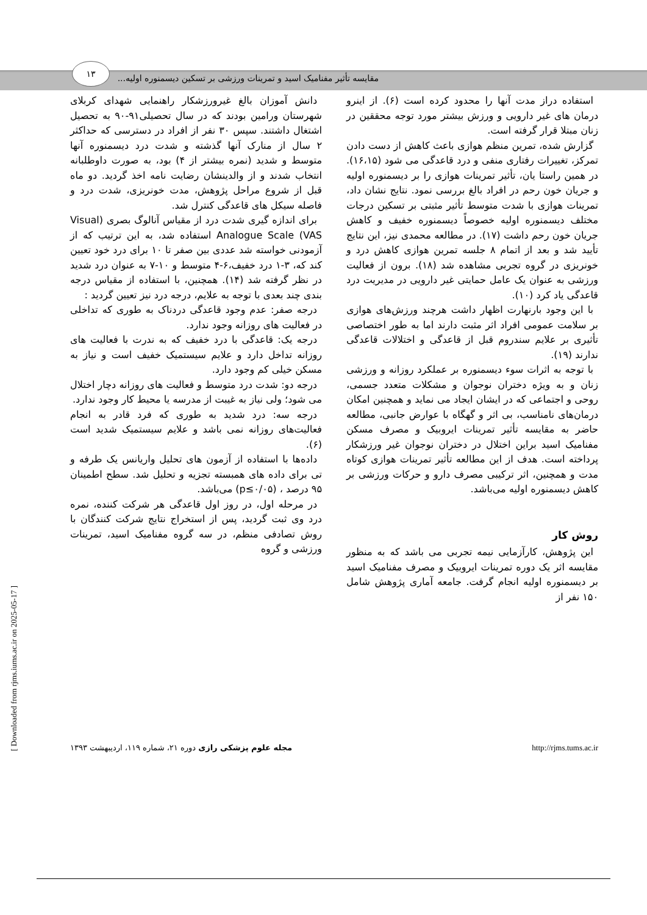مقایسه تأثیر مفنامیک اسید و تمرینات ورزشی بر تسکین دیسمنوره اولیه...
۱۳
استفاده دراز مدت آنها را محدود کرده است (۶). از اینرو درمان های غیر دارویی و ورزش بیشتر مورد توجه محققین در زنان مبتلا قرار گرفته است.
گزارش شده، تمرین منظم هوازی باعث کاهش از دست دادن تمرکز، تغییرات رفتاری منفی و درد قاعدگی می شود (۱۶،۱۵). در همین راستا یان، تأثیر تمرینات هوازی را بر دیسمنوره اولیه و جریان خون رحم در افراد بالغ بررسی نمود. نتایج نشان داد، تمرینات هوازی با شدت متوسط تأثیر مثبتی بر تسکین درجات مختلف دیسمنوره اولیه خصوصاً دیسمنوره خفیف و کاهش جریان خون رحم داشت (۱۷). در مطالعه محمدی نیز، این نتایج تأیید شد و بعد از اتمام ۸ جلسه تمرین هوازی کاهش درد و خونریزی در گروه تجربی مشاهده شد (۱۸). برون از فعالیت ورزشی به عنوان یک عامل حمایتی غیر دارویی در مدیریت درد قاعدگی یاد کرد (۱۰).
با این وجود بارنهارت اظهار داشت هرچند ورزش‌های هوازی بر سلامت عمومی افراد اثر مثبت دارند اما به طور اختصاصی تأثیری بر علایم سندروم قبل از قاعدگی و اختلالات قاعدگی ندارند (۱۹).
با توجه به اثرات سوء دیسمنوره بر عملکرد روزانه و ورزشی زنان و به ویژه دختران نوجوان و مشکلات متعدد جسمی، روحی و اجتماعی که در ایشان ایجاد می نماید و همچنین امکان درمان‌های نامناسب، بی اثر و گهگاه با عوارض جانبی، مطالعه حاضر به مقایسه تأثیر تمرینات ایروبیک و مصرف مسکن مفنامیک اسید براین اختلال در دختران نوجوان غیر ورزشکار پرداخته است. هدف از این مطالعه تأثیر تمرینات هوازی کوتاه مدت و همچنین، اثر ترکیبی مصرف دارو و حرکات ورزشی بر کاهش دیسمنوره اولیه می‌باشد.
روش کار
این پژوهش، کارآزمایی نیمه تجربی می باشد که به منظور مقایسه اثر یک دوره تمرینات ایروبیک و مصرف مفنامیک اسید بر دیسمنوره اولیه انجام گرفت. جامعه آماری پژوهش شامل ۱۵۰ نفر از
دانش آموزان بالغ غیرورزشکار راهنمایی شهدای کربلای شهرستان ورامین بودند که در سال تحصیلی۹۱-۹۰ به تحصیل اشتغال داشتند. سپس ۳۰ نفر از افراد در دسترسی که حداکثر ۲ سال از منارک آنها گذشته و شدت درد دیسمنوره آنها متوسط و شدید (نمره بیشتر از ۴) بود، به صورت داوطلبانه انتخاب شدند و از والدینشان رضایت نامه اخذ گردید. دو ماه قبل از شروع مراحل پژوهش، مدت خونریزی، شدت درد و فاصله سیکل های قاعدگی کنترل شد.
برای اندازه گیری شدت درد از مقیاس آنالوگ بصری (Visual Analogue Scale (VAS استفاده شد، به این ترتیب که از آزمودنی خواسته شد عددی بین صفر تا ۱۰ برای درد خود تعیین کند که، ۳-۱ درد خفیف،۶-۴ متوسط و ۱۰-۷ به عنوان درد شدید در نظر گرفته شد (۱۴). همچنین، با استفاده از مقیاس درجه بندی چند بعدی با توجه به علایم، درجه درد نیز تعیین گردید :
درجه صفر: عدم وجود قاعدگی دردناک به طوری که تداخلی در فعالیت های روزانه وجود ندارد.
درجه یک: قاعدگی با درد خفیف که به ندرت با فعالیت های روزانه تداخل دارد و علایم سیستمیک خفیف است و نیاز به مسکن خیلی کم وجود دارد.
درجه دو: شدت درد متوسط و فعالیت های روزانه دچار اختلال می شود؛ ولی نیاز به غیبت از مدرسه یا محیط کار وجود ندارد.
درجه سه: درد شدید به طوری که فرد قادر به انجام فعالیت‌های روزانه نمی باشد و علایم سیستمیک شدید است (۶).
داده‌ها با استفاده از آزمون های تحلیل واریانس یک طرفه و تی برای داده های همبسته تجزیه و تحلیل شد. سطح اطمینان ۹۵ درصد ، (p≤۰/۰۵) می‌باشد.
در مرحله اول، در روز اول قاعدگی هر شرکت کننده، نمره درد وی ثبت گردید، پس از استخراج نتایج شرکت کنندگان با روش تصادفی منظم، در سه گروه مفنامیک اسید، تمرینات ورزشی و گروه
http://rjms.tums.ac.ir مجله علوم پزشکی رازی دوره ۲۱، شماره ۱۱۹، اردیبهشت ۱۳۹۳
[ Downloaded from rjms.iums.ac.ir on 2025-05-17 ]